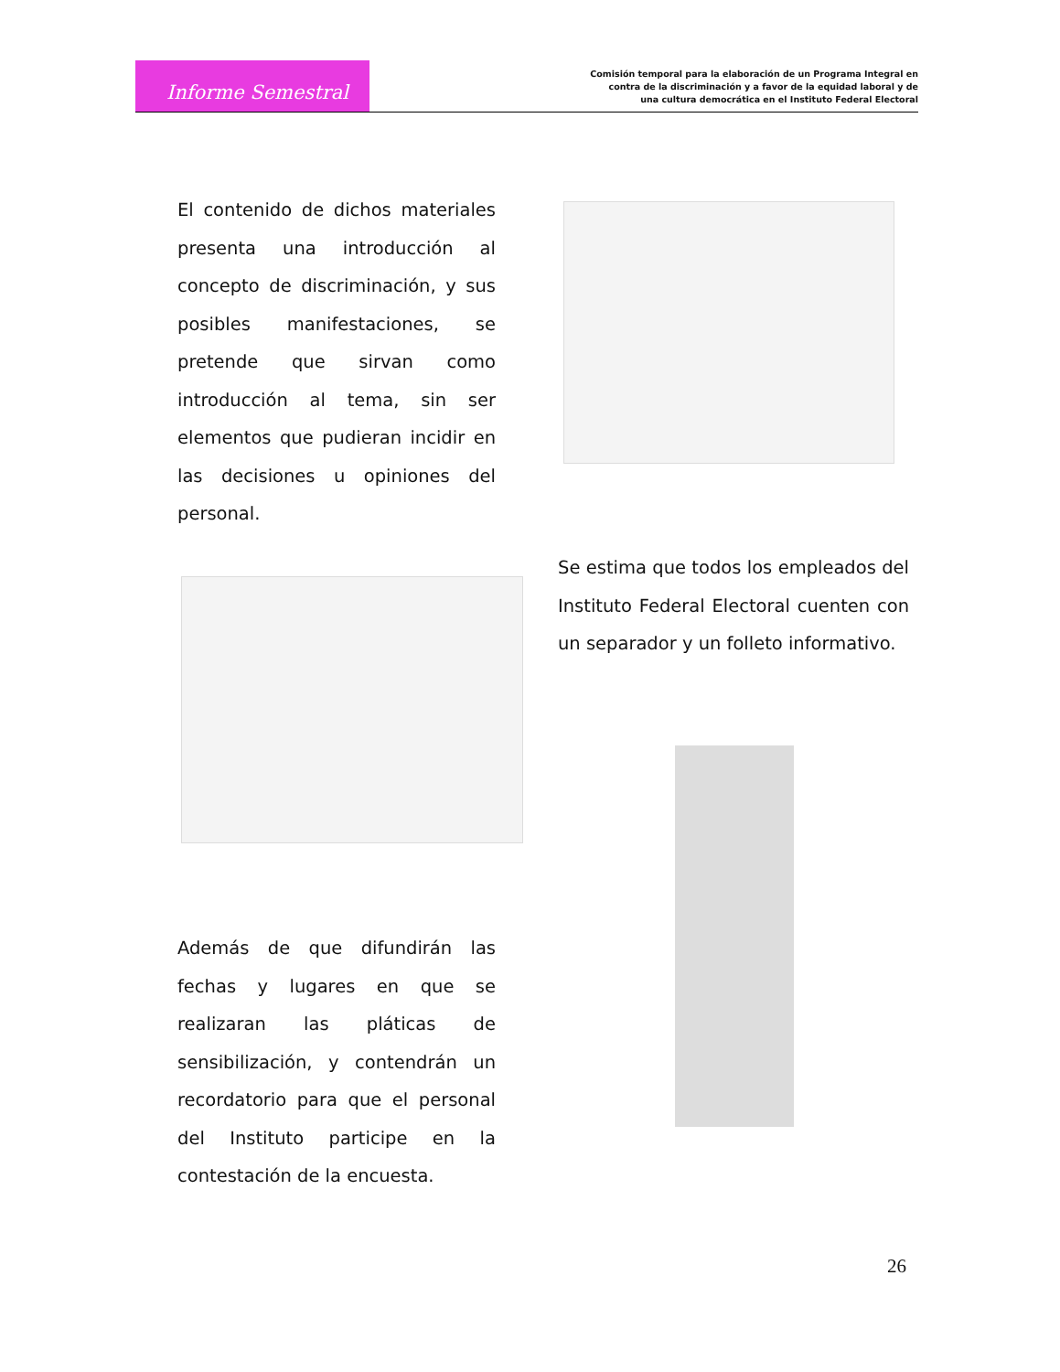Informe Semestral
Comisión temporal para la elaboración de un Programa Integral en
contra de la discriminación y a favor de la equidad laboral y de
una cultura democrática en el Instituto Federal Electoral
El contenido de dichos materiales presenta una introducción al concepto de discriminación, y sus posibles manifestaciones, se pretende que sirvan como introducción al tema, sin ser elementos que pudieran incidir en las decisiones u opiniones del personal.
Se estima que todos los empleados del Instituto Federal Electoral cuenten con un separador y un folleto informativo.
Además de que difundirán las fechas y lugares en que se realizaran las pláticas de sensibilización, y contendrán un recordatorio para que el personal del Instituto participe en la contestación de la encuesta.
26